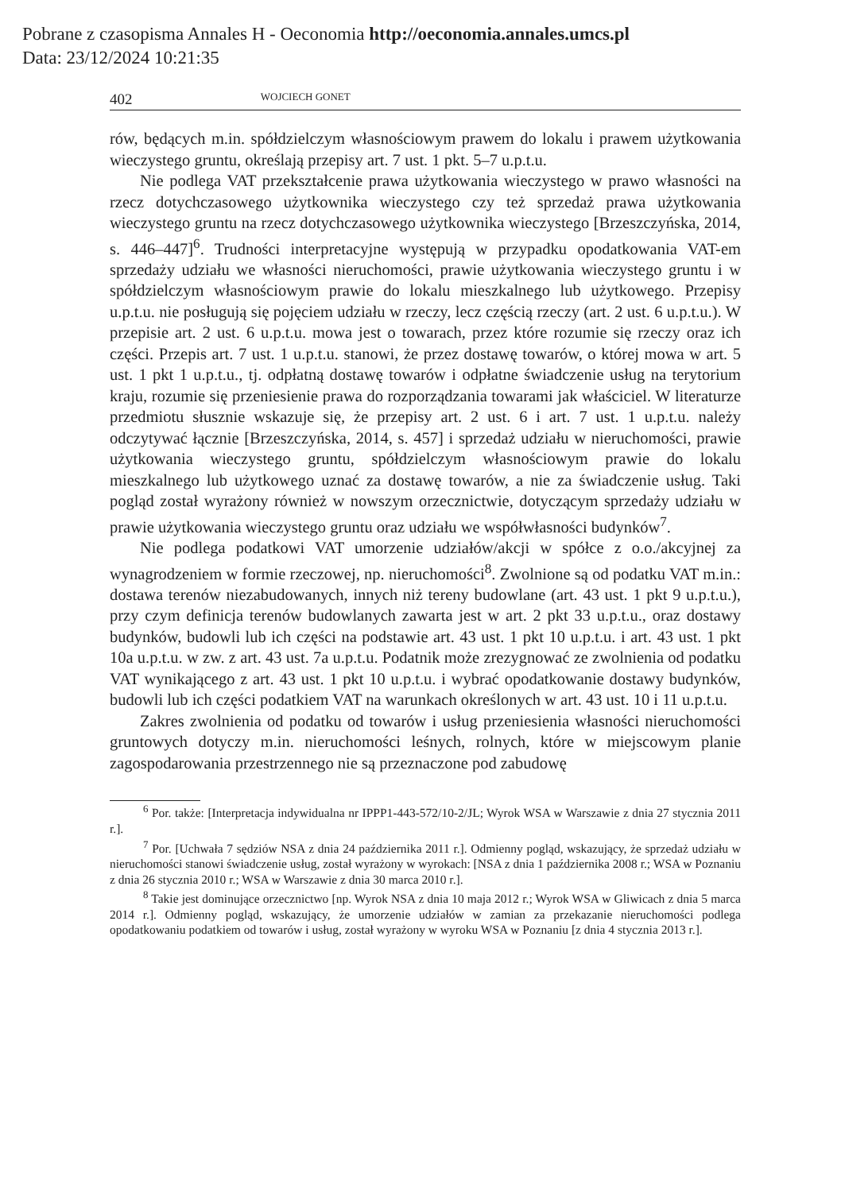Pobrane z czasopisma Annales H - Oeconomia http://oeconomia.annales.umcs.pl
Data: 23/12/2024 10:21:35
402 WOJCIECH GONET
rów, będących m.in. spółdzielczym własnościowym prawem do lokalu i prawem użytkowania wieczystego gruntu, określają przepisy art. 7 ust. 1 pkt. 5–7 u.p.t.u.
Nie podlega VAT przekształcenie prawa użytkowania wieczystego w prawo własności na rzecz dotychczasowego użytkownika wieczystego czy też sprzedaż prawa użytkowania wieczystego gruntu na rzecz dotychczasowego użytkownika wieczystego [Brzeszczyńska, 2014, s. 446–447]<sup>6</sup>. Trudności interpretacyjne występują w przypadku opodatkowania VAT-em sprzedaży udziału we własności nieruchomości, prawie użytkowania wieczystego gruntu i w spółdzielczym własnościowym prawie do lokalu mieszkalnego lub użytkowego. Przepisy u.p.t.u. nie posługują się pojęciem udziału w rzeczy, lecz częścią rzeczy (art. 2 ust. 6 u.p.t.u.). W przepisie art. 2 ust. 6 u.p.t.u. mowa jest o towarach, przez które rozumie się rzeczy oraz ich części. Przepis art. 7 ust. 1 u.p.t.u. stanowi, że przez dostawę towarów, o której mowa w art. 5 ust. 1 pkt 1 u.p.t.u., tj. odpłatną dostawę towarów i odpłatne świadczenie usług na terytorium kraju, rozumie się przeniesienie prawa do rozporządzania towarami jak właściciel. W literaturze przedmiotu słusznie wskazuje się, że przepisy art. 2 ust. 6 i art. 7 ust. 1 u.p.t.u. należy odczytywać łącznie [Brzeszczyńska, 2014, s. 457] i sprzedaż udziału w nieruchomości, prawie użytkowania wieczystego gruntu, spółdzielczym własnościowym prawie do lokalu mieszkalnego lub użytkowego uznać za dostawę towarów, a nie za świadczenie usług. Taki pogląd został wyrażony również w nowszym orzecznictwie, dotyczącym sprzedaży udziału w prawie użytkowania wieczystego gruntu oraz udziału we współwłasności budynków<sup>7</sup>.
Nie podlega podatkowi VAT umorzenie udziałów/akcji w spółce z o.o./akcyjnej za wynagrodzeniem w formie rzeczowej, np. nieruchomości<sup>8</sup>. Zwolnione są od podatku VAT m.in.: dostawa terenów niezabudowanych, innych niż tereny budowlane (art. 43 ust. 1 pkt 9 u.p.t.u.), przy czym definicja terenów budowlanych zawarta jest w art. 2 pkt 33 u.p.t.u., oraz dostawy budynków, budowli lub ich części na podstawie art. 43 ust. 1 pkt 10 u.p.t.u. i art. 43 ust. 1 pkt 10a u.p.t.u. w zw. z art. 43 ust. 7a u.p.t.u. Podatnik może zrezygnować ze zwolnienia od podatku VAT wynikającego z art. 43 ust. 1 pkt 10 u.p.t.u. i wybrać opodatkowanie dostawy budynków, budowli lub ich części podatkiem VAT na warunkach określonych w art. 43 ust. 10 i 11 u.p.t.u.
Zakres zwolnienia od podatku od towarów i usług przeniesienia własności nieruchomości gruntowych dotyczy m.in. nieruchomości leśnych, rolnych, które w miejscowym planie zagospodarowania przestrzennego nie są przeznaczone pod zabudowę
<sup>6</sup> Por. także: [Interpretacja indywidualna nr IPPP1-443-572/10-2/JL; Wyrok WSA w Warszawie z dnia 27 stycznia 2011 r.].
<sup>7</sup> Por. [Uchwała 7 sędziów NSA z dnia 24 października 2011 r.]. Odmienny pogląd, wskazujący, że sprzedaż udziału w nieruchomości stanowi świadczenie usług, został wyrażony w wyrokach: [NSA z dnia 1 października 2008 r.; WSA w Poznaniu z dnia 26 stycznia 2010 r.; WSA w Warszawie z dnia 30 marca 2010 r.].
<sup>8</sup> Takie jest dominujące orzecznictwo [np. Wyrok NSA z dnia 10 maja 2012 r.; Wyrok WSA w Gliwicach z dnia 5 marca 2014 r.]. Odmienny pogląd, wskazujący, że umorzenie udziałów w zamian za przekazanie nieruchomości podlega opodatkowaniu podatkiem od towarów i usług, został wyrażony w wyroku WSA w Poznaniu [z dnia 4 stycznia 2013 r.].